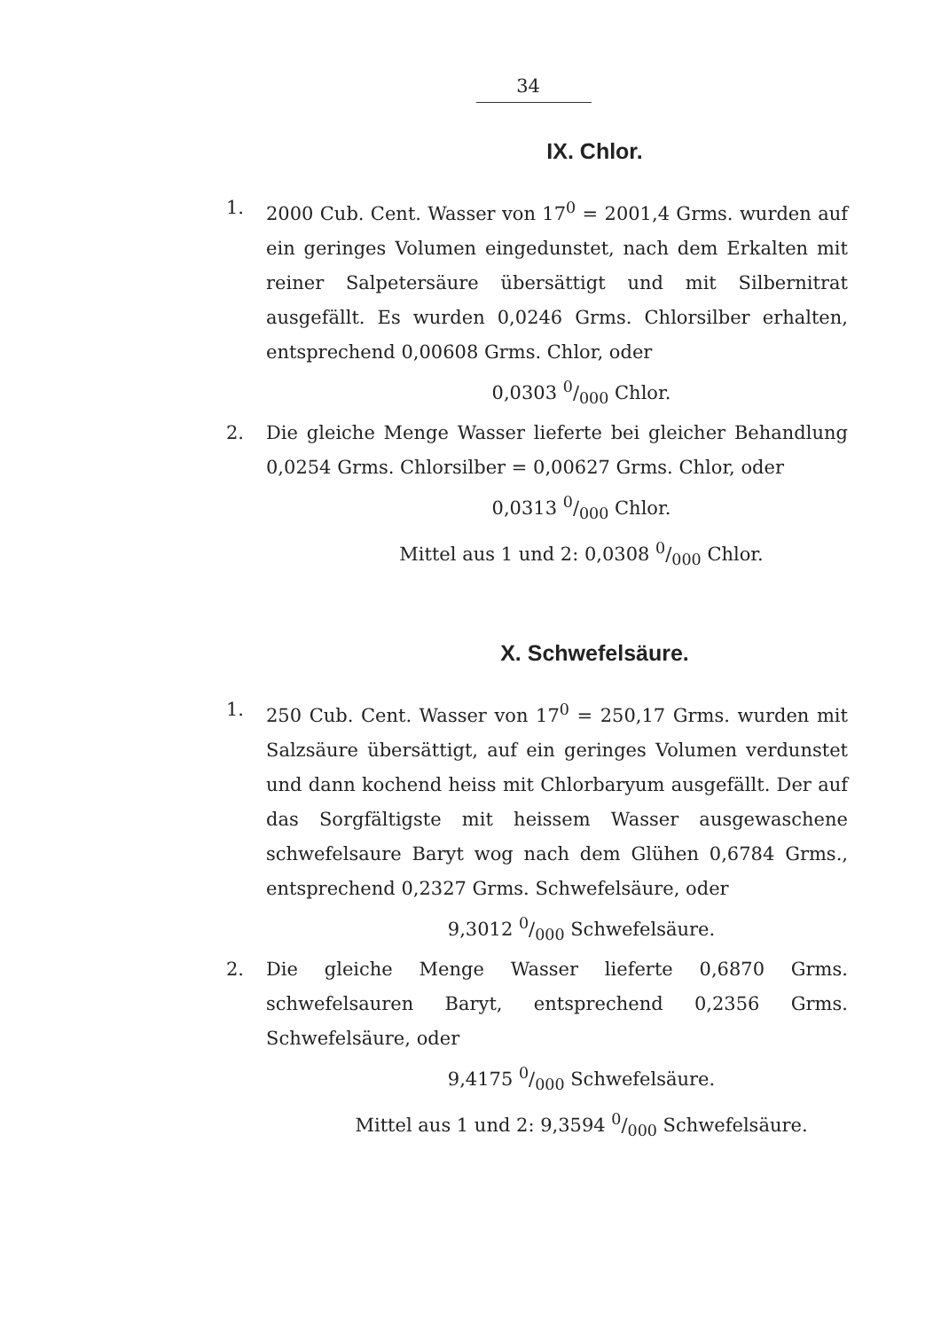34
IX. Chlor.
1. 2000 Cub. Cent. Wasser von 17<sup>0</sup> = 2001,4 Grms. wurden auf ein geringes Volumen eingedunstet, nach dem Erkalten mit reiner Salpetersäure übersättigt und mit Silbernitrat ausgefällt. Es wurden 0,0246 Grms. Chlorsilber erhalten, entsprechend 0,00608 Grms. Chlor, oder
0,0303 0/000 Chlor.
2. Die gleiche Menge Wasser lieferte bei gleicher Behandlung 0,0254 Grms. Chlorsilber = 0,00627 Grms. Chlor, oder
0,0313 0/000 Chlor.
Mittel aus 1 und 2: 0,0308 0/000 Chlor.
X. Schwefelsäure.
1. 250 Cub. Cent. Wasser von 17<sup>0</sup> = 250,17 Grms. wurden mit Salzsäure übersättigt, auf ein geringes Volumen verdunstet und dann kochend heiss mit Chlorbaryum ausgefällt. Der auf das Sorgfältigste mit heissem Wasser ausgewaschene schwefelsaure Baryt wog nach dem Glühen 0,6784 Grms., entsprechend 0,2327 Grms. Schwefelsäure, oder
9,3012 0/000 Schwefelsäure.
2. Die gleiche Menge Wasser lieferte 0,6870 Grms. schwefelsauren Baryt, entsprechend 0,2356 Grms. Schwefelsäure, oder
9,4175 0/000 Schwefelsäure.
Mittel aus 1 und 2: 9,3594 0/000 Schwefelsäure.